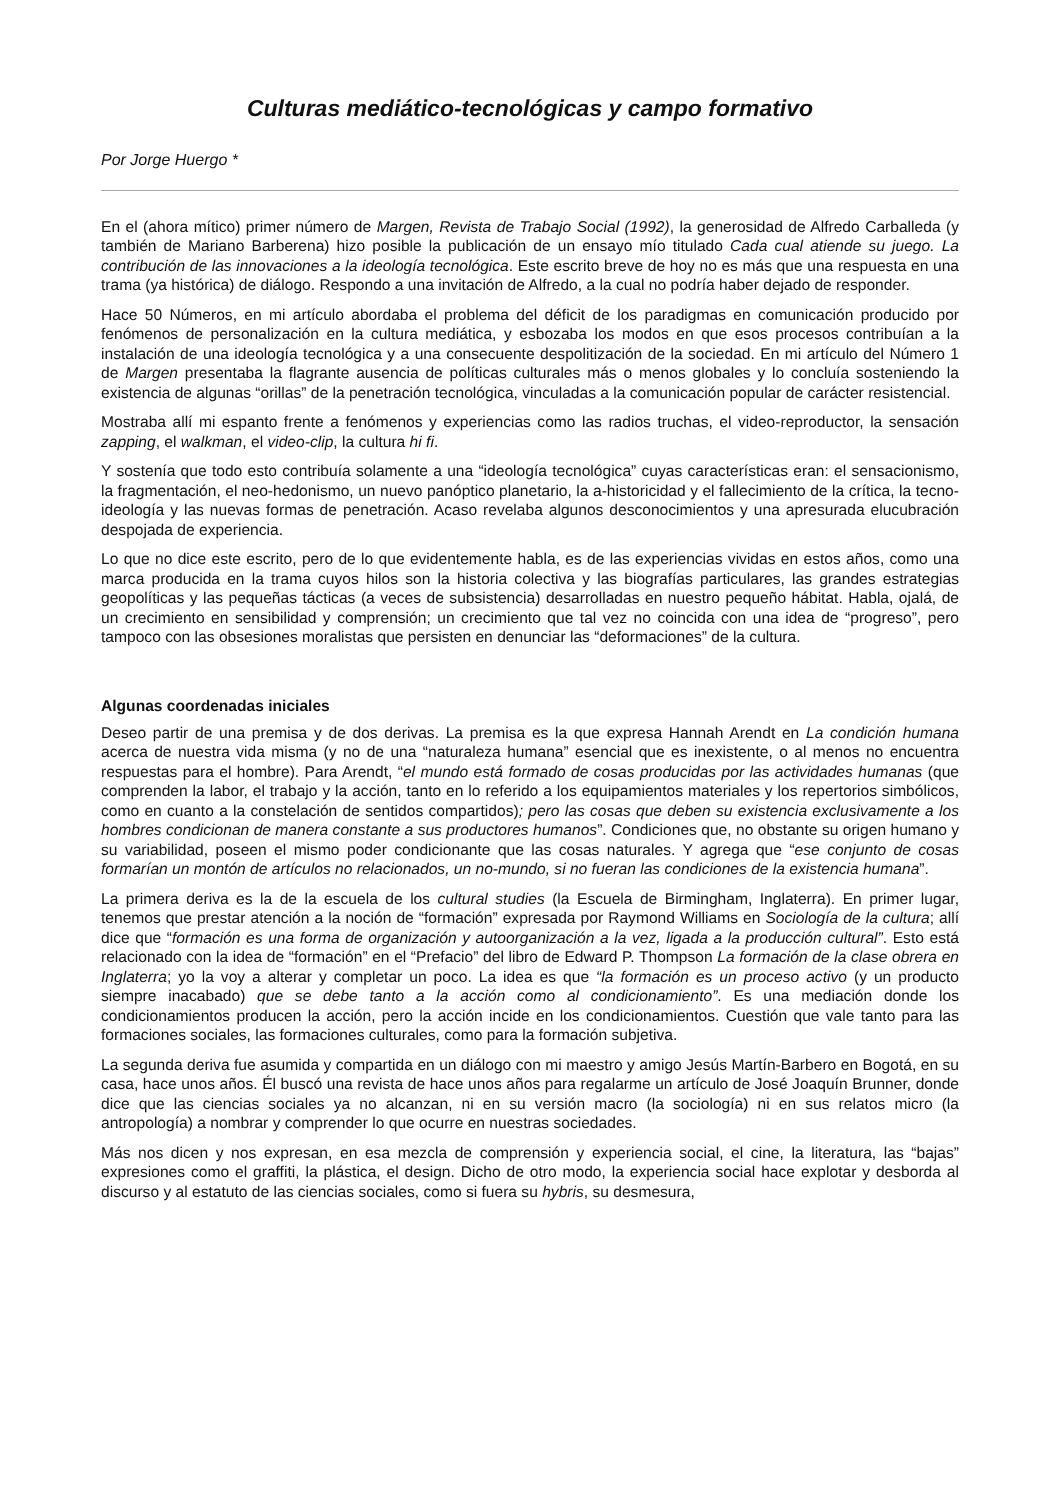Culturas mediático-tecnológicas y campo formativo
Por Jorge Huergo *
En el (ahora mítico) primer número de Margen, Revista de Trabajo Social (1992), la generosidad de Alfredo Carballeda (y también de Mariano Barberena) hizo posible la publicación de un ensayo mío titulado Cada cual atiende su juego. La contribución de las innovaciones a la ideología tecnológica. Este escrito breve de hoy no es más que una respuesta en una trama (ya histórica) de diálogo. Respondo a una invitación de Alfredo, a la cual no podría haber dejado de responder.
Hace 50 Números, en mi artículo abordaba el problema del déficit de los paradigmas en comunicación producido por fenómenos de personalización en la cultura mediática, y esbozaba los modos en que esos procesos contribuían a la instalación de una ideología tecnológica y a una consecuente despolitización de la sociedad. En mi artículo del Número 1 de Margen presentaba la flagrante ausencia de políticas culturales más o menos globales y lo concluía sosteniendo la existencia de algunas “orillas” de la penetración tecnológica, vinculadas a la comunicación popular de carácter resistencial.
Mostraba allí mi espanto frente a fenómenos y experiencias como las radios truchas, el video-reproductor, la sensación zapping, el walkman, el video-clip, la cultura hi fi.
Y sostenía que todo esto contribuía solamente a una “ideología tecnológica” cuyas características eran: el sensacionismo, la fragmentación, el neo-hedonismo, un nuevo panóptico planetario, la a-historicidad y el fallecimiento de la crítica, la tecno-ideología y las nuevas formas de penetración. Acaso revelaba algunos desconocimientos y una apresurada elucubración despojada de experiencia.
Lo que no dice este escrito, pero de lo que evidentemente habla, es de las experiencias vividas en estos años, como una marca producida en la trama cuyos hilos son la historia colectiva y las biografías particulares, las grandes estrategias geopolíticas y las pequeñas tácticas (a veces de subsistencia) desarrolladas en nuestro pequeño hábitat. Habla, ojalá, de un crecimiento en sensibilidad y comprensión; un crecimiento que tal vez no coincida con una idea de “progreso”, pero tampoco con las obsesiones moralistas que persisten en denunciar las “deformaciones” de la cultura.
Algunas coordenadas iniciales
Deseo partir de una premisa y de dos derivas. La premisa es la que expresa Hannah Arendt en La condición humana acerca de nuestra vida misma (y no de una “naturaleza humana” esencial que es inexistente, o al menos no encuentra respuestas para el hombre). Para Arendt, “el mundo está formado de cosas producidas por las actividades humanas (que comprenden la labor, el trabajo y la acción, tanto en lo referido a los equipamientos materiales y los repertorios simbólicos, como en cuanto a la constelación de sentidos compartidos); pero las cosas que deben su existencia exclusivamente a los hombres condicionan de manera constante a sus productores humanos”. Condiciones que, no obstante su origen humano y su variabilidad, poseen el mismo poder condicionante que las cosas naturales. Y agrega que “ese conjunto de cosas formarían un montón de artículos no relacionados, un no-mundo, si no fueran las condiciones de la existencia humana”.
La primera deriva es la de la escuela de los cultural studies (la Escuela de Birmingham, Inglaterra). En primer lugar, tenemos que prestar atención a la noción de “formación” expresada por Raymond Williams en Sociología de la cultura; allí dice que “formación es una forma de organización y autoorganización a la vez, ligada a la producción cultural”. Esto está relacionado con la idea de “formación” en el “Prefacio” del libro de Edward P. Thompson La formación de la clase obrera en Inglaterra; yo la voy a alterar y completar un poco. La idea es que “la formación es un proceso activo (y un producto siempre inacabado) que se debe tanto a la acción como al condicionamiento”. Es una mediación donde los condicionamientos producen la acción, pero la acción incide en los condicionamientos. Cuestión que vale tanto para las formaciones sociales, las formaciones culturales, como para la formación subjetiva.
La segunda deriva fue asumida y compartida en un diálogo con mi maestro y amigo Jesús Martín-Barbero en Bogotá, en su casa, hace unos años. Él buscó una revista de hace unos años para regalarme un artículo de José Joaquín Brunner, donde dice que las ciencias sociales ya no alcanzan, ni en su versión macro (la sociología) ni en sus relatos micro (la antropología) a nombrar y comprender lo que ocurre en nuestras sociedades.
Más nos dicen y nos expresan, en esa mezcla de comprensión y experiencia social, el cine, la literatura, las “bajas” expresiones como el graffiti, la plástica, el design. Dicho de otro modo, la experiencia social hace explotar y desborda al discurso y al estatuto de las ciencias sociales, como si fuera su hybris, su desmesura,